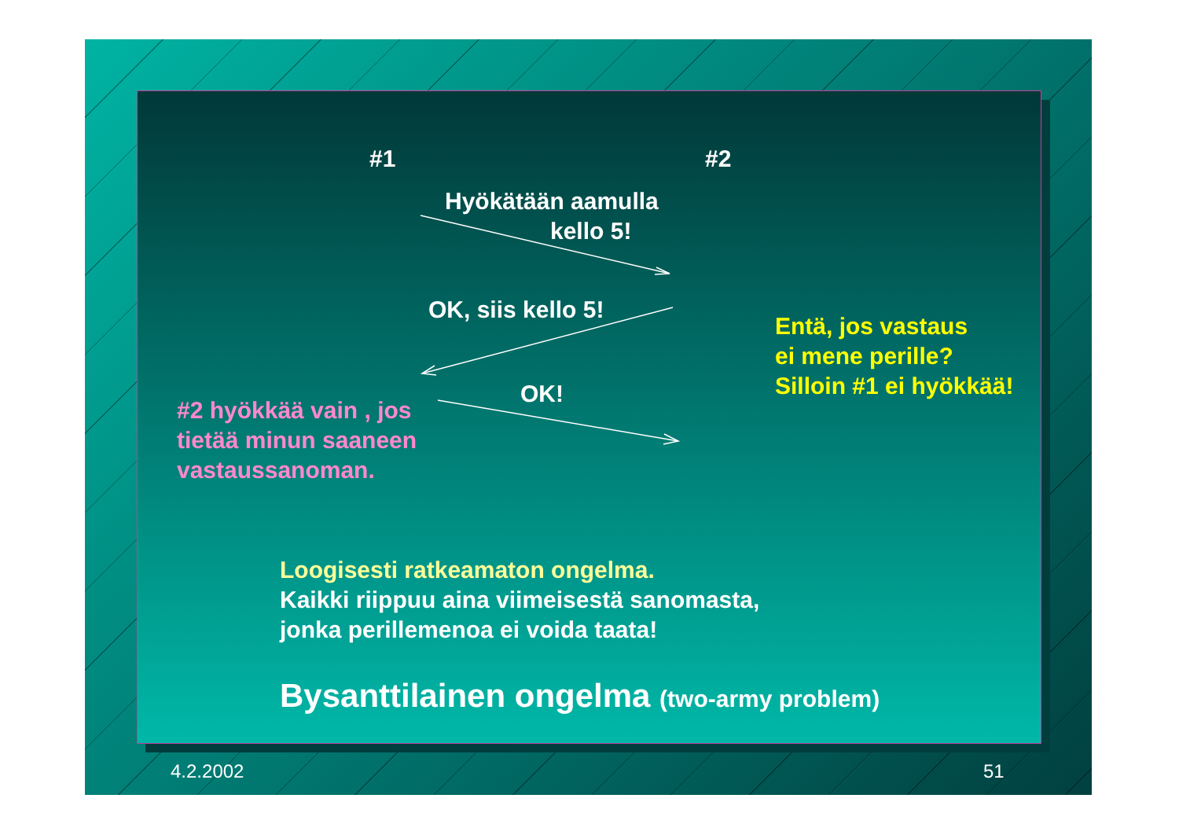#1 #2
Hyökätään aamulla
kello 5!
OK, siis kello 5!
OK!
Entä, jos vastaus
ei mene perille?
Silloin #1 ei hyökkää!
#2 hyökkää vain , jos
tietää minun saaneen
vastaussanoman.
Loogisesti ratkeamaton ongelma.
Kaikki riippuu aina viimeisestä sanomasta,
jonka perillemenoa ei voida taata!
Bysanttilainen ongelma (two-army problem)
4.2.2002 51